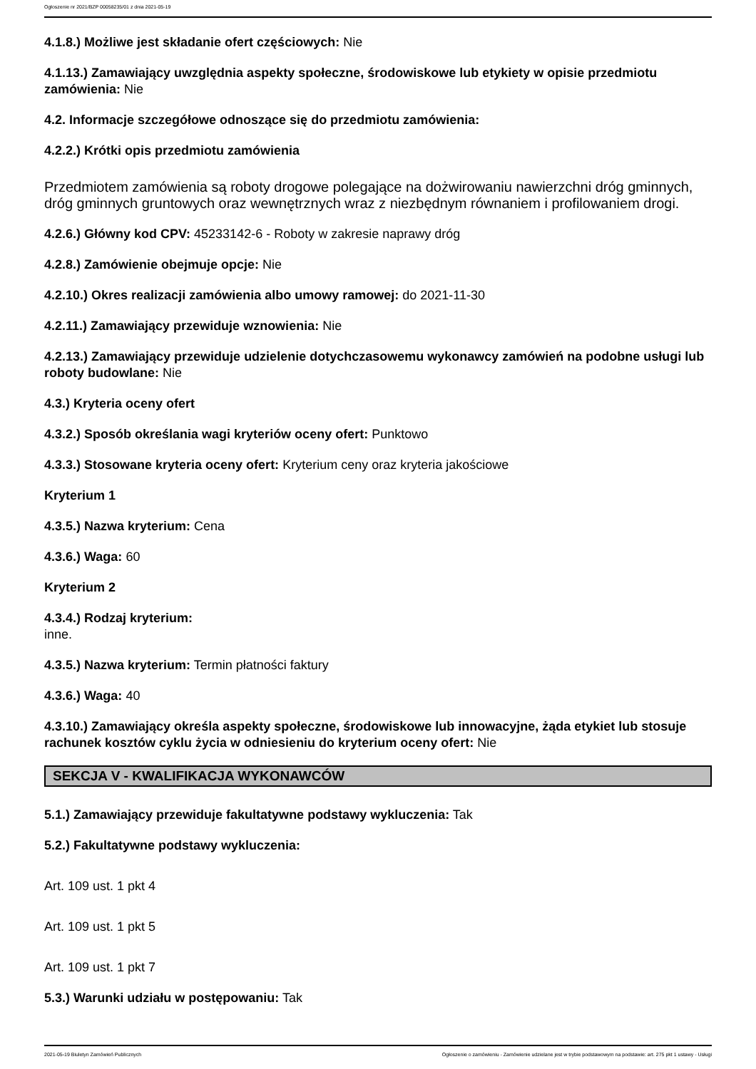Ogłoszenie nr 2021/BZP 00058235/01 z dnia 2021-05-19
4.1.8.) Możliwe jest składanie ofert częściowych: Nie
4.1.13.) Zamawiający uwzględnia aspekty społeczne, środowiskowe lub etykiety w opisie przedmiotu zamówienia: Nie
4.2. Informacje szczegółowe odnoszące się do przedmiotu zamówienia:
4.2.2.) Krótki opis przedmiotu zamówienia
Przedmiotem zamówienia są roboty drogowe polegające na dożwirowaniu nawierzchni dróg gminnych, dróg gminnych gruntowych oraz wewnętrznych wraz z niezbędnym równaniem i profilowaniem drogi.
4.2.6.) Główny kod CPV: 45233142-6 - Roboty w zakresie naprawy dróg
4.2.8.) Zamówienie obejmuje opcje: Nie
4.2.10.) Okres realizacji zamówienia albo umowy ramowej: do 2021-11-30
4.2.11.) Zamawiający przewiduje wznowienia: Nie
4.2.13.) Zamawiający przewiduje udzielenie dotychczasowemu wykonawcy zamówień na podobne usługi lub roboty budowlane: Nie
4.3.) Kryteria oceny ofert
4.3.2.) Sposób określania wagi kryteriów oceny ofert: Punktowo
4.3.3.) Stosowane kryteria oceny ofert: Kryterium ceny oraz kryteria jakościowe
Kryterium 1
4.3.5.) Nazwa kryterium: Cena
4.3.6.) Waga: 60
Kryterium 2
4.3.4.) Rodzaj kryterium:
inne.
4.3.5.) Nazwa kryterium: Termin płatności faktury
4.3.6.) Waga: 40
4.3.10.) Zamawiający określa aspekty społeczne, środowiskowe lub innowacyjne, żąda etykiet lub stosuje rachunek kosztów cyklu życia w odniesieniu do kryterium oceny ofert: Nie
SEKCJA V - KWALIFIKACJA WYKONAWCÓW
5.1.) Zamawiający przewiduje fakultatywne podstawy wykluczenia: Tak
5.2.) Fakultatywne podstawy wykluczenia:
Art. 109 ust. 1 pkt 4
Art. 109 ust. 1 pkt 5
Art. 109 ust. 1 pkt 7
5.3.) Warunki udziału w postępowaniu: Tak
2021-05-19 Biuletyn Zamówień Publicznych Ogłoszenie o zamówieniu - Zamówienie udzielane jest w trybie podstawowym na podstawie: art. 275 pkt 1 ustawy - Usługi